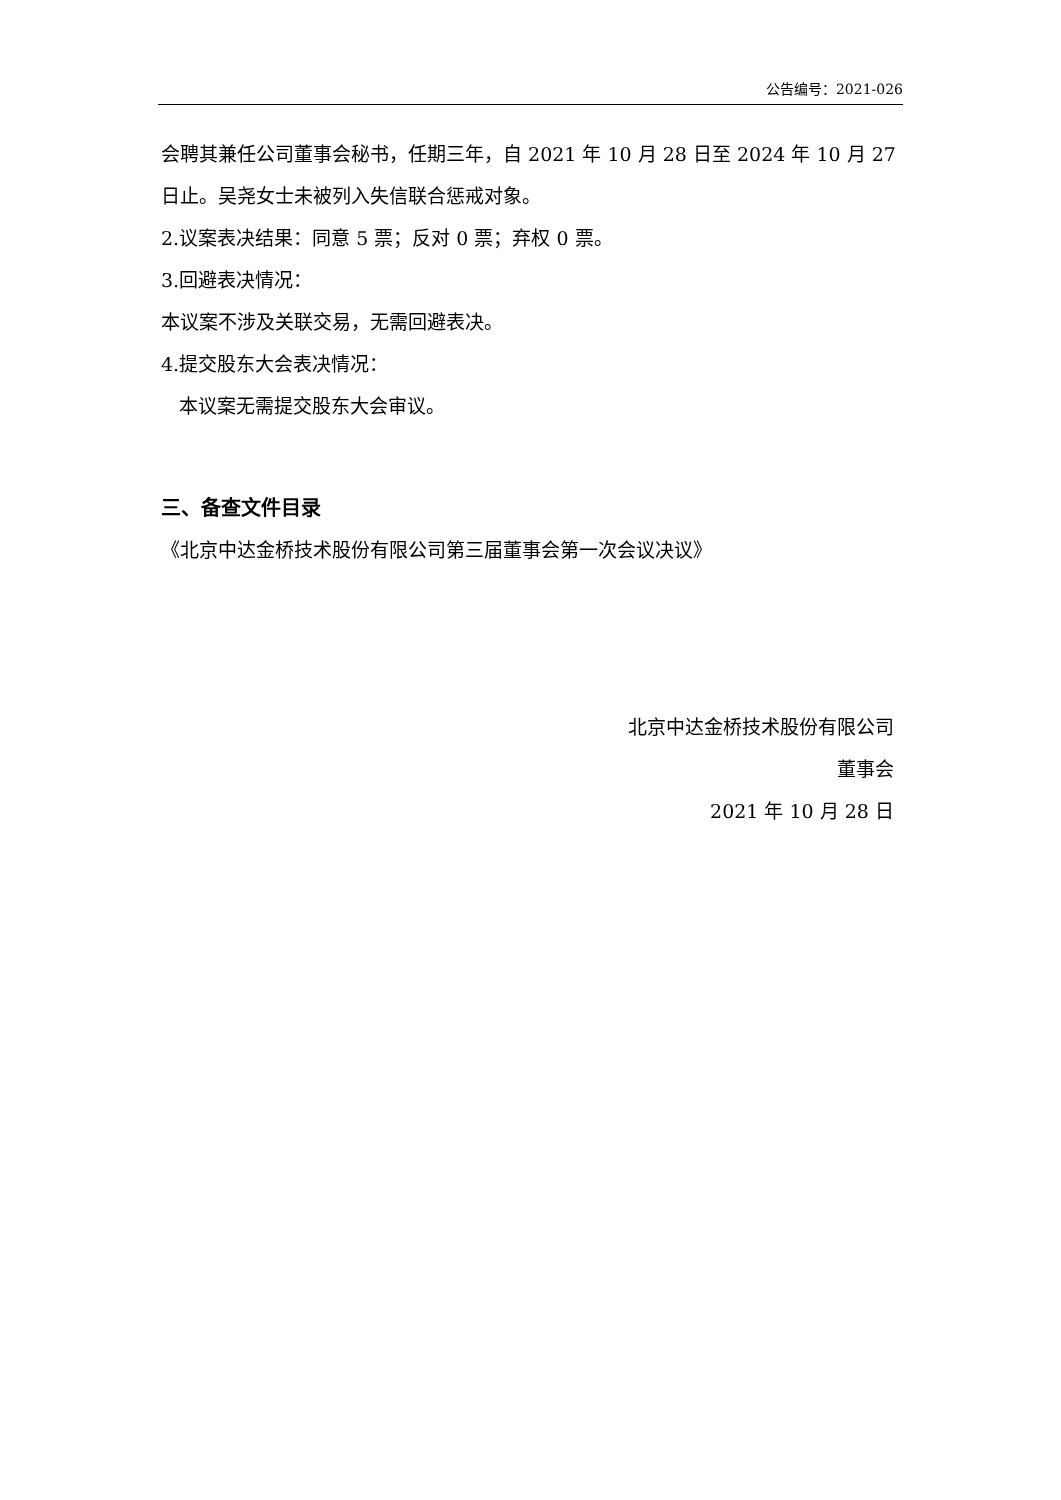公告编号：2021-026
会聘其兼任公司董事会秘书，任期三年，自 2021 年 10 月 28 日至 2024 年 10 月 27 日止。吴尧女士未被列入失信联合惩戒对象。
2.议案表决结果：同意 5 票；反对 0 票；弃权 0 票。
3.回避表决情况：
本议案不涉及关联交易，无需回避表决。
4.提交股东大会表决情况：
本议案无需提交股东大会审议。
三、备查文件目录
《北京中达金桥技术股份有限公司第三届董事会第一次会议决议》
北京中达金桥技术股份有限公司
董事会
2021 年 10 月 28 日